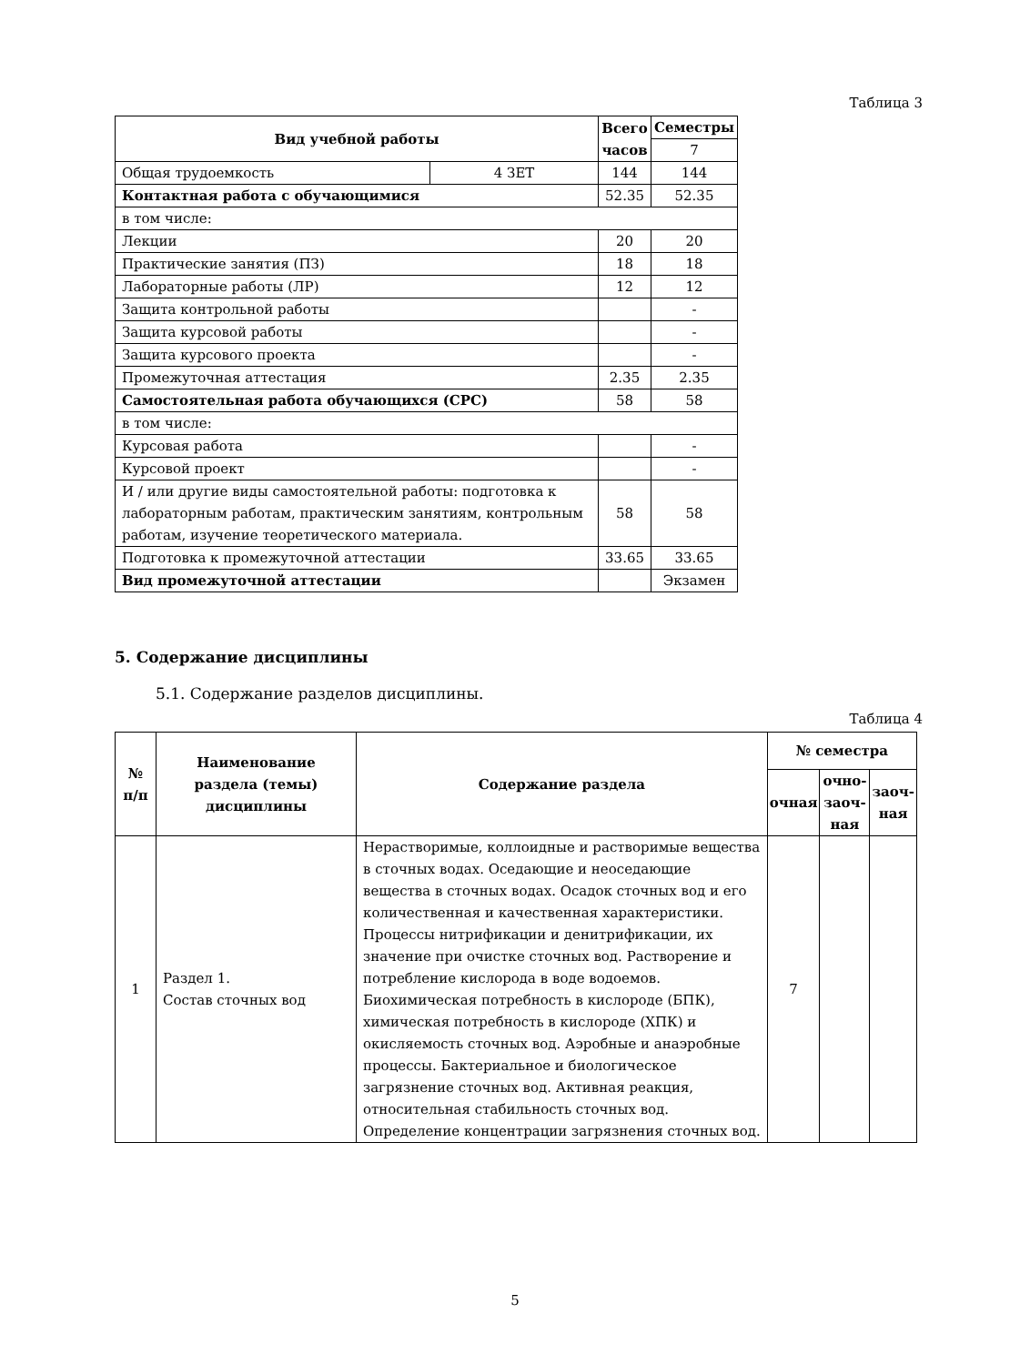Таблица 3
| Вид учебной работы | | Всего часов | Семестры |
| --- | --- | --- | --- |
| | | | 7 |
| Общая трудоемкость | 4 ЗЕТ | 144 | 144 |
| Контактная работа с обучающимися | | 52.35 | 52.35 |
| в том числе: | | | |
| Лекции | | 20 | 20 |
| Практические занятия (ПЗ) | | 18 | 18 |
| Лабораторные работы (ЛР) | | 12 | 12 |
| Защита контрольной работы | | | - |
| Защита курсовой работы | | | - |
| Защита курсового проекта | | | - |
| Промежуточная аттестация | | 2.35 | 2.35 |
| Самостоятельная работа обучающихся (СРС) | | 58 | 58 |
| в том числе: | | | |
| Курсовая работа | | | - |
| Курсовой проект | | | - |
| И / или другие виды самостоятельной работы: подготовка к лабораторным работам, практическим занятиям, контрольным работам, изучение теоретического материала. | | 58 | 58 |
| Подготовка к промежуточной аттестации | | 33.65 | 33.65 |
| Вид промежуточной аттестации | | | Экзамен |
5. Содержание дисциплины
5.1. Содержание разделов дисциплины.
Таблица 4
| № п/п | Наименование раздела (темы) дисциплины | Содержание раздела | № семестра | | |
| --- | --- | --- | --- | --- | --- |
| | | | очная | очно-заоч-ная | заоч-ная |
| 1 | Раздел 1. Состав сточных вод | Нерастворимые, коллоидные и растворимые вещества в сточных водах. Оседающие и неоседающие вещества в сточных водах. Осадок сточных вод и его количественная и качественная характеристики. Процессы нитрификации и денитрификации, их значение при очистке сточных вод. Растворение и потребление кислорода в воде водоемов. Биохимическая потребность в кислороде (БПК), химическая потребность в кислороде (ХПК) и окисляемость сточных вод. Аэробные и анаэробные процессы. Бактериальное и биологическое загрязнение сточных вод. Активная реакция, относительная стабильность сточных вод. Определение концентрации загрязнения сточных вод. | 7 | | |
5